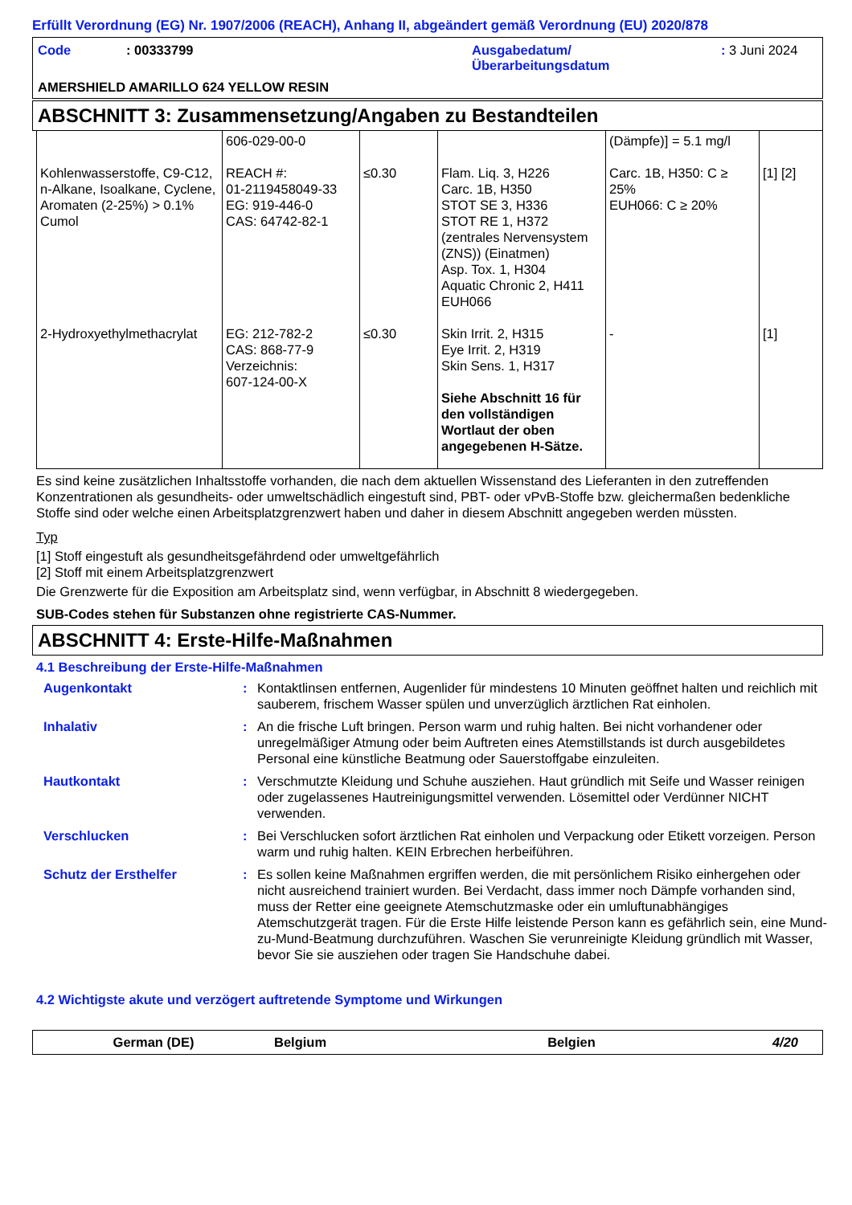Erfüllt Verordnung (EG) Nr. 1907/2006 (REACH), Anhang II, abgeändert gemäß Verordnung (EU) 2020/878
| Code | : 00333799 | Ausgabedatum/ Überarbeitungsdatum | : 3 Juni 2024 |
AMERSHIELD AMARILLO 624 YELLOW RESIN
ABSCHNITT 3: Zusammensetzung/Angaben zu Bestandteilen
| | 606-029-00-0 | | | (Dämpfe)] = 5.1 mg/l | |
| Kohlenwasserstoffe, C9-C12, n-Alkane, Isoalkane, Cyclene, Aromaten (2-25%) > 0.1% Cumol | REACH #: 01-2119458049-33 EG: 919-446-0 CAS: 64742-82-1 | ≤0.30 | Flam. Liq. 3, H226 Carc. 1B, H350 STOT SE 3, H336 STOT RE 1, H372 (zentrales Nervensystem (ZNS)) (Einatmen) Asp. Tox. 1, H304 Aquatic Chronic 2, H411 EUH066 | Carc. 1B, H350: C ≥ 25% EUH066: C ≥ 20% | [1] [2] |
| 2-Hydroxyethylmethacrylat | EG: 212-782-2 CAS: 868-77-9 Verzeichnis: 607-124-00-X | ≤0.30 | Skin Irrit. 2, H315 Eye Irrit. 2, H319 Skin Sens. 1, H317 Siehe Abschnitt 16 für den vollständigen Wortlaut der oben angegebenen H-Sätze. | - | [1] |
Es sind keine zusätzlichen Inhaltsstoffe vorhanden, die nach dem aktuellen Wissenstand des Lieferanten in den zutreffenden Konzentrationen als gesundheits- oder umweltschädlich eingestuft sind, PBT- oder vPvB-Stoffe bzw. gleichermaßen bedenkliche Stoffe sind oder welche einen Arbeitsplatzgrenzwert haben und daher in diesem Abschnitt angegeben werden müssten.
Typ
[1] Stoff eingestuft als gesundheitsgefährdend oder umweltgefährlich
[2] Stoff mit einem Arbeitsplatzgrenzwert
Die Grenzwerte für die Exposition am Arbeitsplatz sind, wenn verfügbar, in Abschnitt 8 wiedergegeben.
SUB-Codes stehen für Substanzen ohne registrierte CAS-Nummer.
ABSCHNITT 4: Erste-Hilfe-Maßnahmen
4.1 Beschreibung der Erste-Hilfe-Maßnahmen
| Augenkontakt | : | Kontaktlinsen entfernen, Augenlider für mindestens 10 Minuten geöffnet halten und reichlich mit sauberem, frischem Wasser spülen und unverzüglich ärztlichen Rat einholen. |
| Inhalativ | : | An die frische Luft bringen. Person warm und ruhig halten. Bei nicht vorhandener oder unregelmäßiger Atmung oder beim Auftreten eines Atemstillstands ist durch ausgebildetes Personal eine künstliche Beatmung oder Sauerstoffgabe einzuleiten. |
| Hautkontakt | : | Verschmutzte Kleidung und Schuhe ausziehen. Haut gründlich mit Seife und Wasser reinigen oder zugelassenes Hautreinigungsmittel verwenden. Lösemittel oder Verdünner NICHT verwenden. |
| Verschlucken | : | Bei Verschlucken sofort ärztlichen Rat einholen und Verpackung oder Etikett vorzeigen. Person warm und ruhig halten. KEIN Erbrechen herbeiführen. |
| Schutz der Ersthelfer | : | Es sollen keine Maßnahmen ergriffen werden, die mit persönlichem Risiko einhergehen oder nicht ausreichend trainiert wurden. Bei Verdacht, dass immer noch Dämpfe vorhanden sind, muss der Retter eine geeignete Atemschutzmaske oder ein umluftunabhängiges Atemschutzgerät tragen. Für die Erste Hilfe leistende Person kann es gefährlich sein, eine Mund-zu-Mund-Beatmung durchzuführen. Waschen Sie verunreinigte Kleidung gründlich mit Wasser, bevor Sie sie ausziehen oder tragen Sie Handschuhe dabei. |
4.2 Wichtigste akute und verzögert auftretende Symptome und Wirkungen
German (DE) Belgium Belgien 4/20